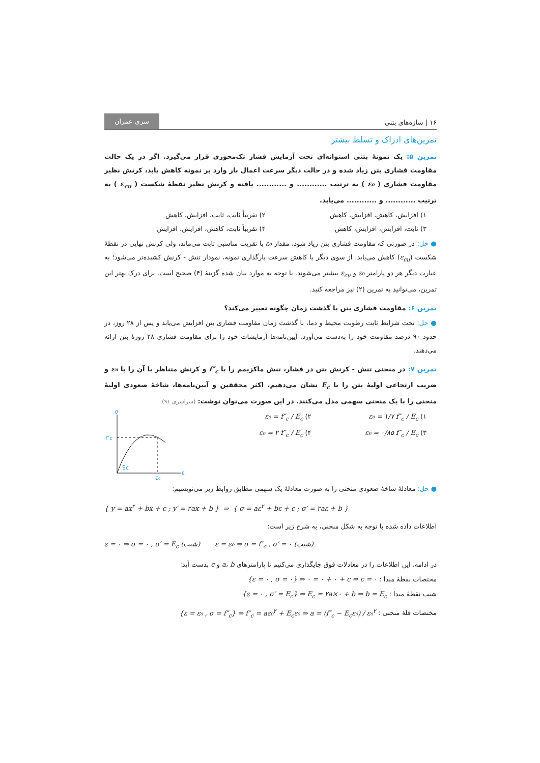۱۶ | سازه‌های بتنی سری عمران
تمرین‌های ادراک و تسلط بیشتر
تمرین ۵: یک نمونهٔ بتنی استوانه‌ای تحت آزمایش فشار تک‌محوری قرار می‌گیرد. اگر در یک حالت مقاومت فشاری بتن زیاد شده و در حالت دیگر سرعت اعمال بار وارد بر نمونه کاهش یابد، کرنش نظیر مقاومت فشاری ( ε₀ ) به ترتیب ............ و ............ یافته و کرنش نظیر نقطهٔ شکست ( ε<sub>cu</sub> ) به ترتیب ............ و ............ می‌یابد.
۱) افزایش، کاهش، افزایش، کاهش ۲) تقریباً ثابت، ثابت، افزایش، کاهش ۳) ثابت، افزایش، افزایش، کاهش ۴) تقریباً ثابت، کاهش، افزایش، افزایش
● حل: در صورتی که مقاومت فشاری بتن زیاد شود، مقدار ε₀ با تقریب مناسبی ثابت می‌ماند، ولی کرنش نهایی در نقطهٔ شکست (ε<sub>cu</sub>) کاهش می‌یابد. از سوی دیگر با کاهش سرعت بارگذاری نمونه، نمودار تنش - کرنش کشیده‌تر می‌شود؛ به عبارت دیگر هر دو پارامتر ε₀ و ε<sub>cu</sub> بیشتر می‌شوند. با توجه به موارد بیان شده گزینهٔ (۴) صحیح است. برای درک بهتر این تمرین، می‌توانید به تمرین (۲) نیز مراجعه کنید.
تمرین ۶: مقاومت فشاری بتن با گذشت زمان چگونه تغییر می‌کند؟
● حل: تحت شرایط ثابت رطوبت محیط و دما، با گذشت زمان مقاومت فشاری بتن افزایش می‌یابد و پس از ۲۸ روز، در حدود ۹۰ درصد مقاومت خود را به‌دست می‌آورد. آیین‌نامه‌ها آزمایشات خود را برای مقاومت فشاری ۲۸ روزهٔ بتن ارائه می‌دهند.
تمرین ۷: در منحنی تنش - کرنش بتن در فشار، تنش ماکزیمم را با f″<sub>c</sub> و کرنش متناظر با آن را با ε₀ و ضریب ارتجاعی اولیهٔ بتن را با E<sub>c</sub> نشان می‌دهیم. اکثر محققین و آیین‌نامه‌ها، شاخهٔ صعودی اولیهٔ منحنی را با یک منحنی سهمی مدل می‌کنند. در این صورت می‌توان نوشت: (سراسری ۹۱)
۱) ε₀ = ۱/۷ f″<sub>c</sub> / E<sub>c</sub> ۲) ε₀ = f″<sub>c</sub> / E<sub>c</sub> ۳) ε₀ = ۰/۸۵ f″<sub>c</sub> / E<sub>c</sub> ۴) ε₀ = ۲ f″<sub>c</sub> / E<sub>c</sub>
σ
f″c
Ec
ε₀
ε
● حل: معادلهٔ شاخهٔ صعودی منحنی را به صورت معادلهٔ یک سهمی مطابق روابط زیر می‌نویسیم:
{ y = ax<sup>۲</sup> + bx + c ; y′ = ۲ax + b } ⇒ { σ = aε<sup>۲</sup> + bε + c ; σ′ = ۲aε + b }
اطلاعات داده شده با توجه به شکل منحنی، به شرح زیر است:
ε = ۰ ⇒ σ = ۰ , σ′ = E<sub>c</sub> (شیب) ε = ε₀ ⇒ σ = f″<sub>c</sub> , σ′ = ۰ (شیب)
در ادامه، این اطلاعات را در معادلات فوق جایگذاری می‌کنیم تا پارامترهای a، b و c بدست آید:
مختصات نقطهٔ مبدا : {ε = ۰ , σ = ۰} ⇒ ۰ = ۰ + ۰ + c ⇒ c = ۰
شیب نقطهٔ مبدا : {ε = ۰ , σ′ = E<sub>c</sub>} ⇒ E<sub>c</sub> = ۲a×۰ + b ⇒ b = E<sub>c</sub>
مختصات قلهٔ منحنی : {ε = ε₀ , σ = f″<sub>c</sub>} ⇒ f″<sub>c</sub> = aε₀<sup>۲</sup> + E<sub>c</sub>ε₀ ⇒ a = (f″<sub>c</sub> − E<sub>c</sub>ε₀) / ε₀<sup>۲</sup>